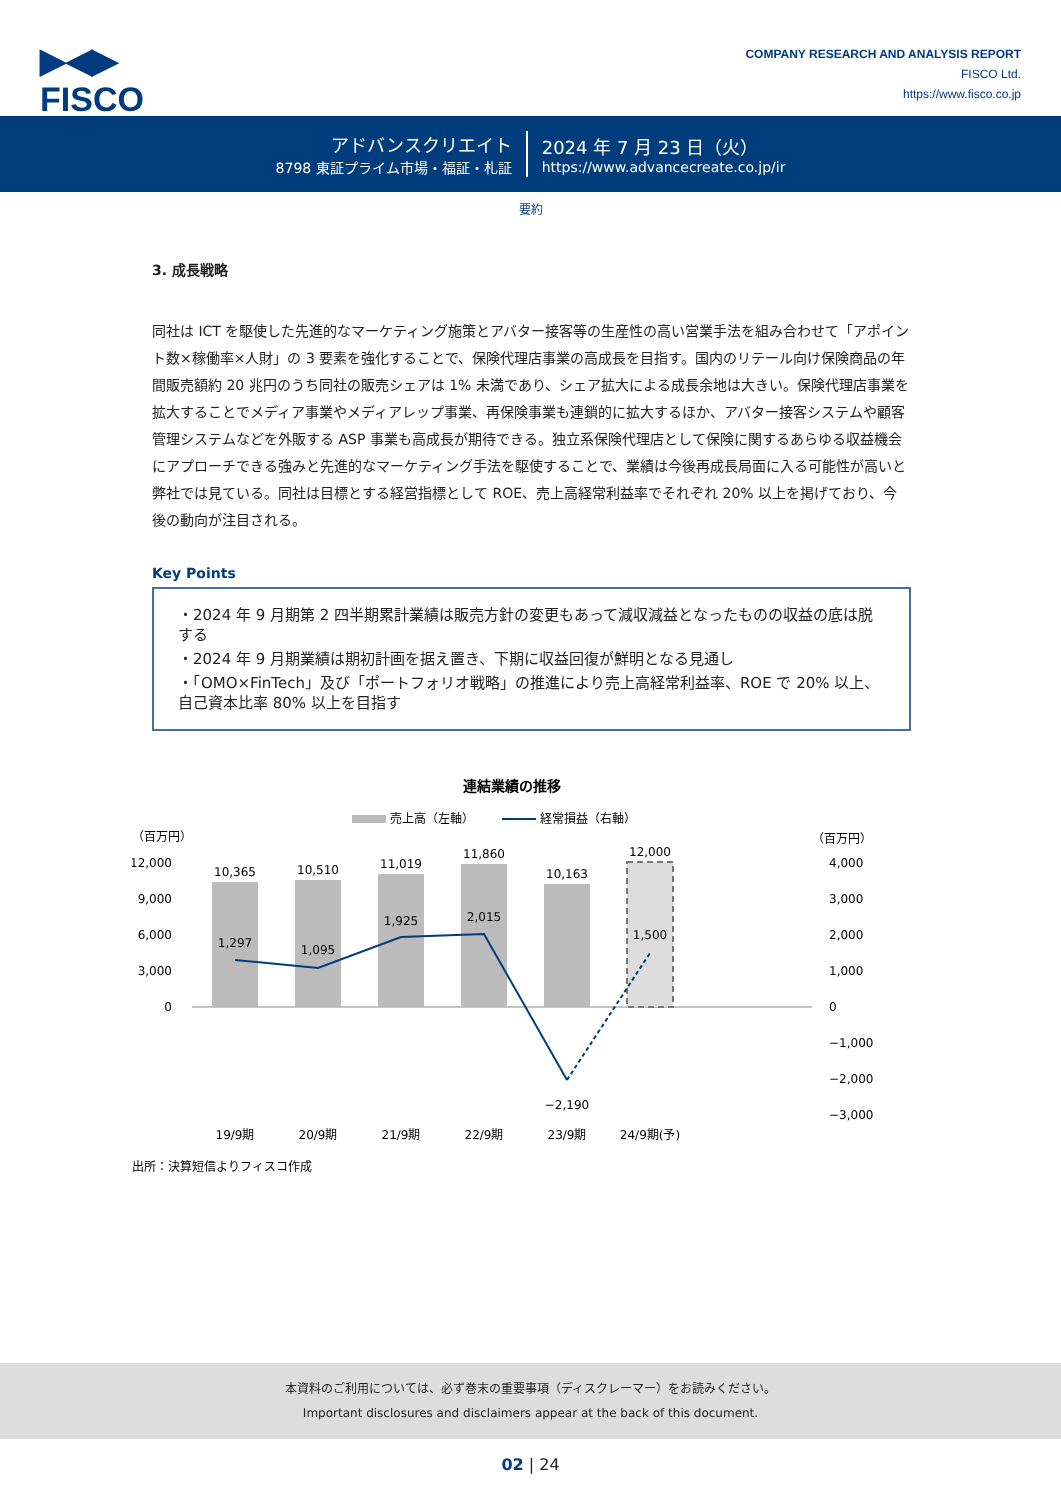▶◀▶
FISCO
COMPANY RESEARCH AND ANALYSIS REPORT
FISCO Ltd.
https://www.fisco.co.jp
アドバンスクリエイト
8798 東証プライム市場・福証・札証
2024 年 7 月 23 日（火）
https://www.advancecreate.co.jp/ir
要約
3. 成長戦略
同社は ICT を駆使した先進的なマーケティング施策とアバター接客等の生産性の高い営業手法を組み合わせて「アポイント数×稼働率×人財」の 3 要素を強化することで、保険代理店事業の高成長を目指す。国内のリテール向け保険商品の年間販売額約 20 兆円のうち同社の販売シェアは 1% 未満であり、シェア拡大による成長余地は大きい。保険代理店事業を拡大することでメディア事業やメディアレップ事業、再保険事業も連鎖的に拡大するほか、アバター接客システムや顧客管理システムなどを外販する ASP 事業も高成長が期待できる。独立系保険代理店として保険に関するあらゆる収益機会にアプローチできる強みと先進的なマーケティング手法を駆使することで、業績は今後再成長局面に入る可能性が高いと弊社では見ている。同社は目標とする経営指標として ROE、売上高経常利益率でそれぞれ 20% 以上を掲げており、今後の動向が注目される。
Key Points
・2024 年 9 月期第 2 四半期累計業績は販売方針の変更もあって減収減益となったものの収益の底は脱する
・2024 年 9 月期業績は期初計画を据え置き、下期に収益回復が鮮明となる見通し
・「OMO×FinTech」及び「ポートフォリオ戦略」の推進により売上高経常利益率、ROE で 20% 以上、自己資本比率 80% 以上を目指す
連結業績の推移
売上高（左軸）
経常損益（右軸）
（百万円）
（百万円）
12,000
9,000
6,000
3,000
0
4,000
3,000
2,000
1,000
0
−1,000
−2,000
−3,000
10,365
10,510
11,019
11,860
10,163
12,000
1,297
1,095
1,925
2,015
−2,190
1,500
19/9期
20/9期
21/9期
22/9期
23/9期
24/9期(予)
出所：決算短信よりフィスコ作成
本資料のご利用については、必ず巻末の重要事項（ディスクレーマー）をお読みください。
Important disclosures and disclaimers appear at the back of this document.
02 | 24